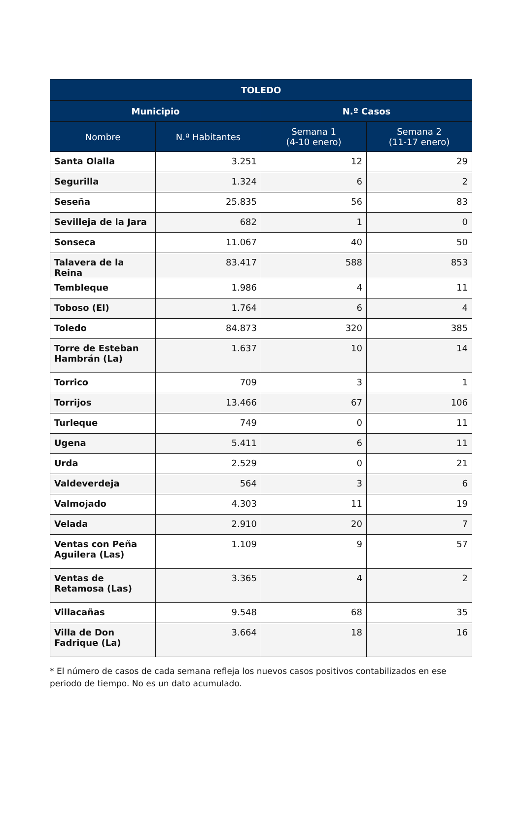| TOLEDO | | | |
| --- | --- | --- | --- |
| Municipio | | N.º Casos | |
| Nombre | N.º Habitantes | Semana 1 (4-10 enero) | Semana 2 (11-17 enero) |
| Santa Olalla | 3.251 | 12 | 29 |
| Segurilla | 1.324 | 6 | 2 |
| Seseña | 25.835 | 56 | 83 |
| Sevilleja de la Jara | 682 | 1 | 0 |
| Sonseca | 11.067 | 40 | 50 |
| Talavera de la Reina | 83.417 | 588 | 853 |
| Tembleque | 1.986 | 4 | 11 |
| Toboso (El) | 1.764 | 6 | 4 |
| Toledo | 84.873 | 320 | 385 |
| Torre de Esteban Hambrán (La) | 1.637 | 10 | 14 |
| Torrico | 709 | 3 | 1 |
| Torrijos | 13.466 | 67 | 106 |
| Turleque | 749 | 0 | 11 |
| Ugena | 5.411 | 6 | 11 |
| Urda | 2.529 | 0 | 21 |
| Valdeverdeja | 564 | 3 | 6 |
| Valmojado | 4.303 | 11 | 19 |
| Velada | 2.910 | 20 | 7 |
| Ventas con Peña Aguilera (Las) | 1.109 | 9 | 57 |
| Ventas de Retamosa (Las) | 3.365 | 4 | 2 |
| Villacañas | 9.548 | 68 | 35 |
| Villa de Don Fadrique (La) | 3.664 | 18 | 16 |
* El número de casos de cada semana refleja los nuevos casos positivos contabilizados en ese periodo de tiempo. No es un dato acumulado.